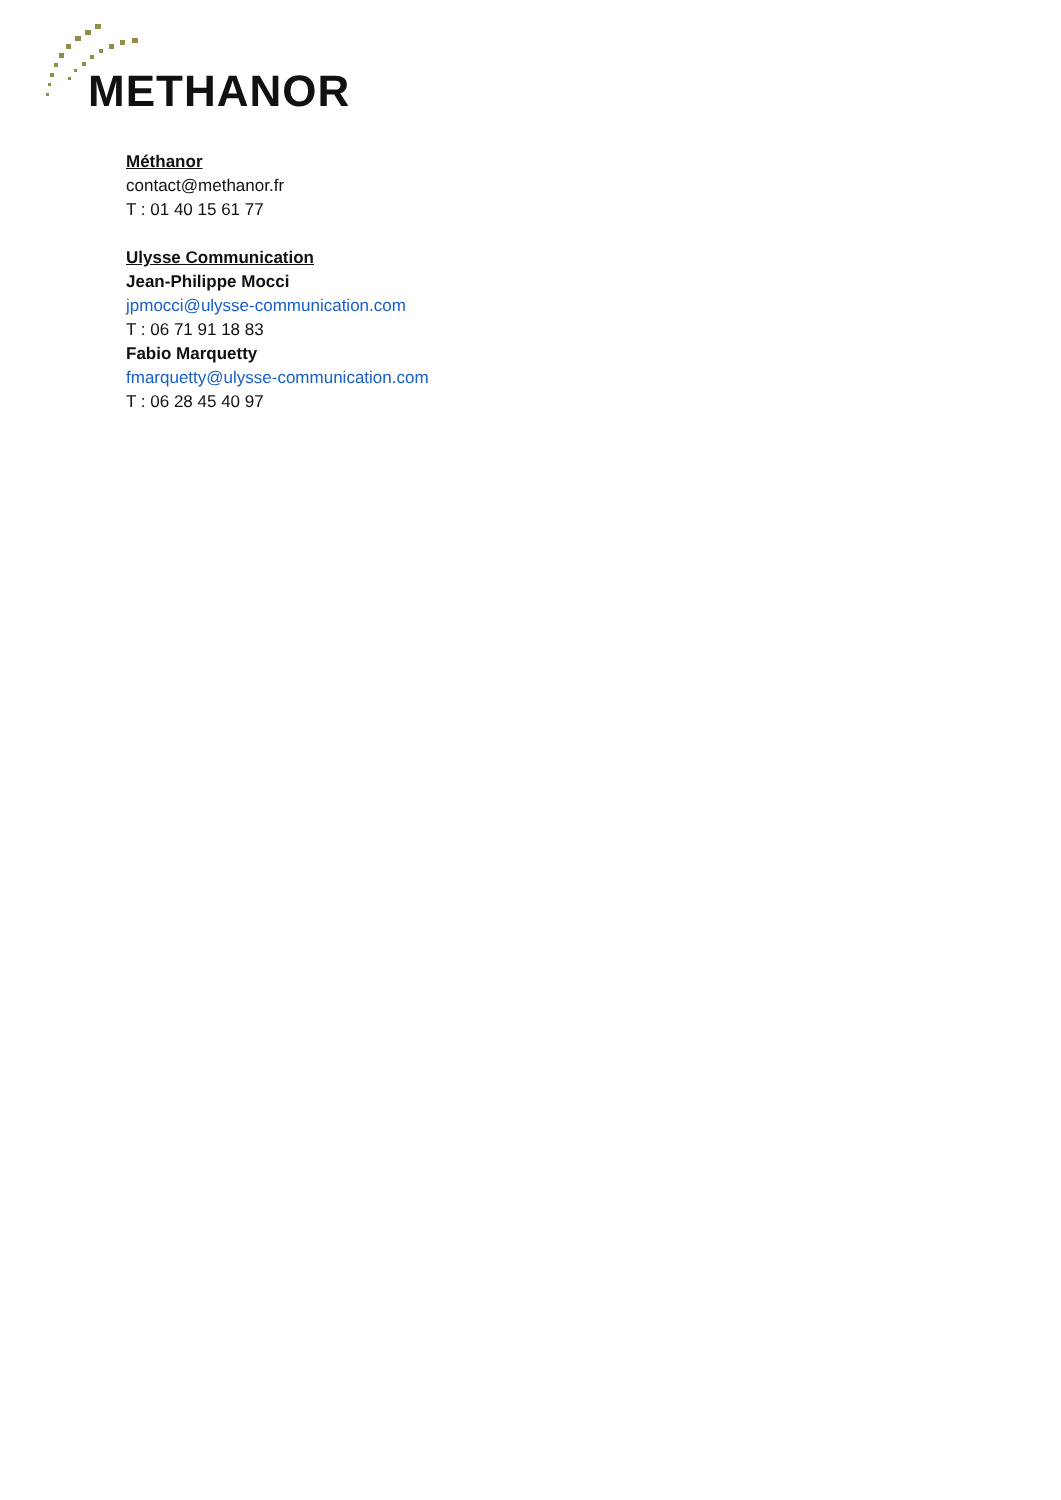METHANOR
Méthanor
contact@methanor.fr
T : 01 40 15 61 77
Ulysse Communication
Jean-Philippe Mocci
jpmocci@ulysse-communication.com
T : 06 71 91 18 83
Fabio Marquetty
fmarquetty@ulysse-communication.com
T : 06 28 45 40 97